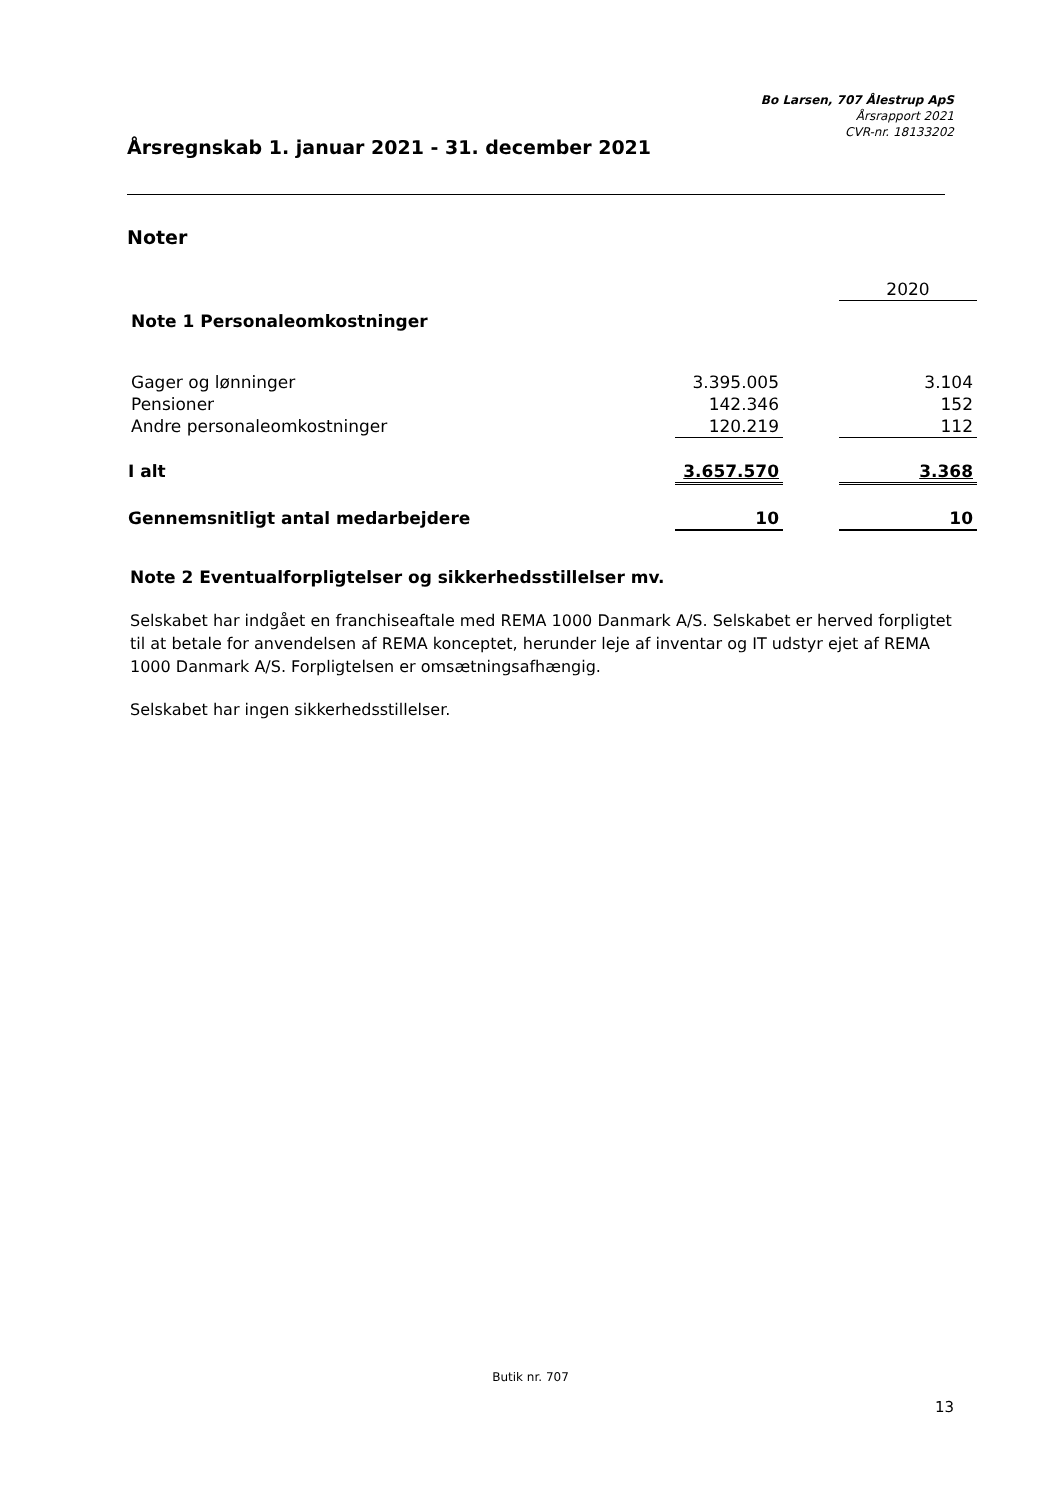Bo Larsen, 707 Ålestrup ApS
Årsrapport 2021
CVR-nr. 18133202
Årsregnskab 1. januar 2021 - 31. december 2021
Noter
| | | | 2020 |
| Note 1 Personaleomkostninger | | | |
| Gager og lønninger | 3.395.005 | | 3.104 |
| Pensioner | 142.346 | | 152 |
| Andre personaleomkostninger | 120.219 | | 112 |
| I alt | 3.657.570 | | 3.368 |
| Gennemsnitligt antal medarbejdere | 10 | | 10 |
Note 2 Eventualforpligtelser og sikkerhedsstillelser mv.
Selskabet har indgået en franchiseaftale med REMA 1000 Danmark A/S. Selskabet er herved forpligtet til at betale for anvendelsen af REMA konceptet, herunder leje af inventar og IT udstyr ejet af REMA 1000 Danmark A/S. Forpligtelsen er omsætningsafhængig.
Selskabet har ingen sikkerhedsstillelser.
Butik nr. 707
13